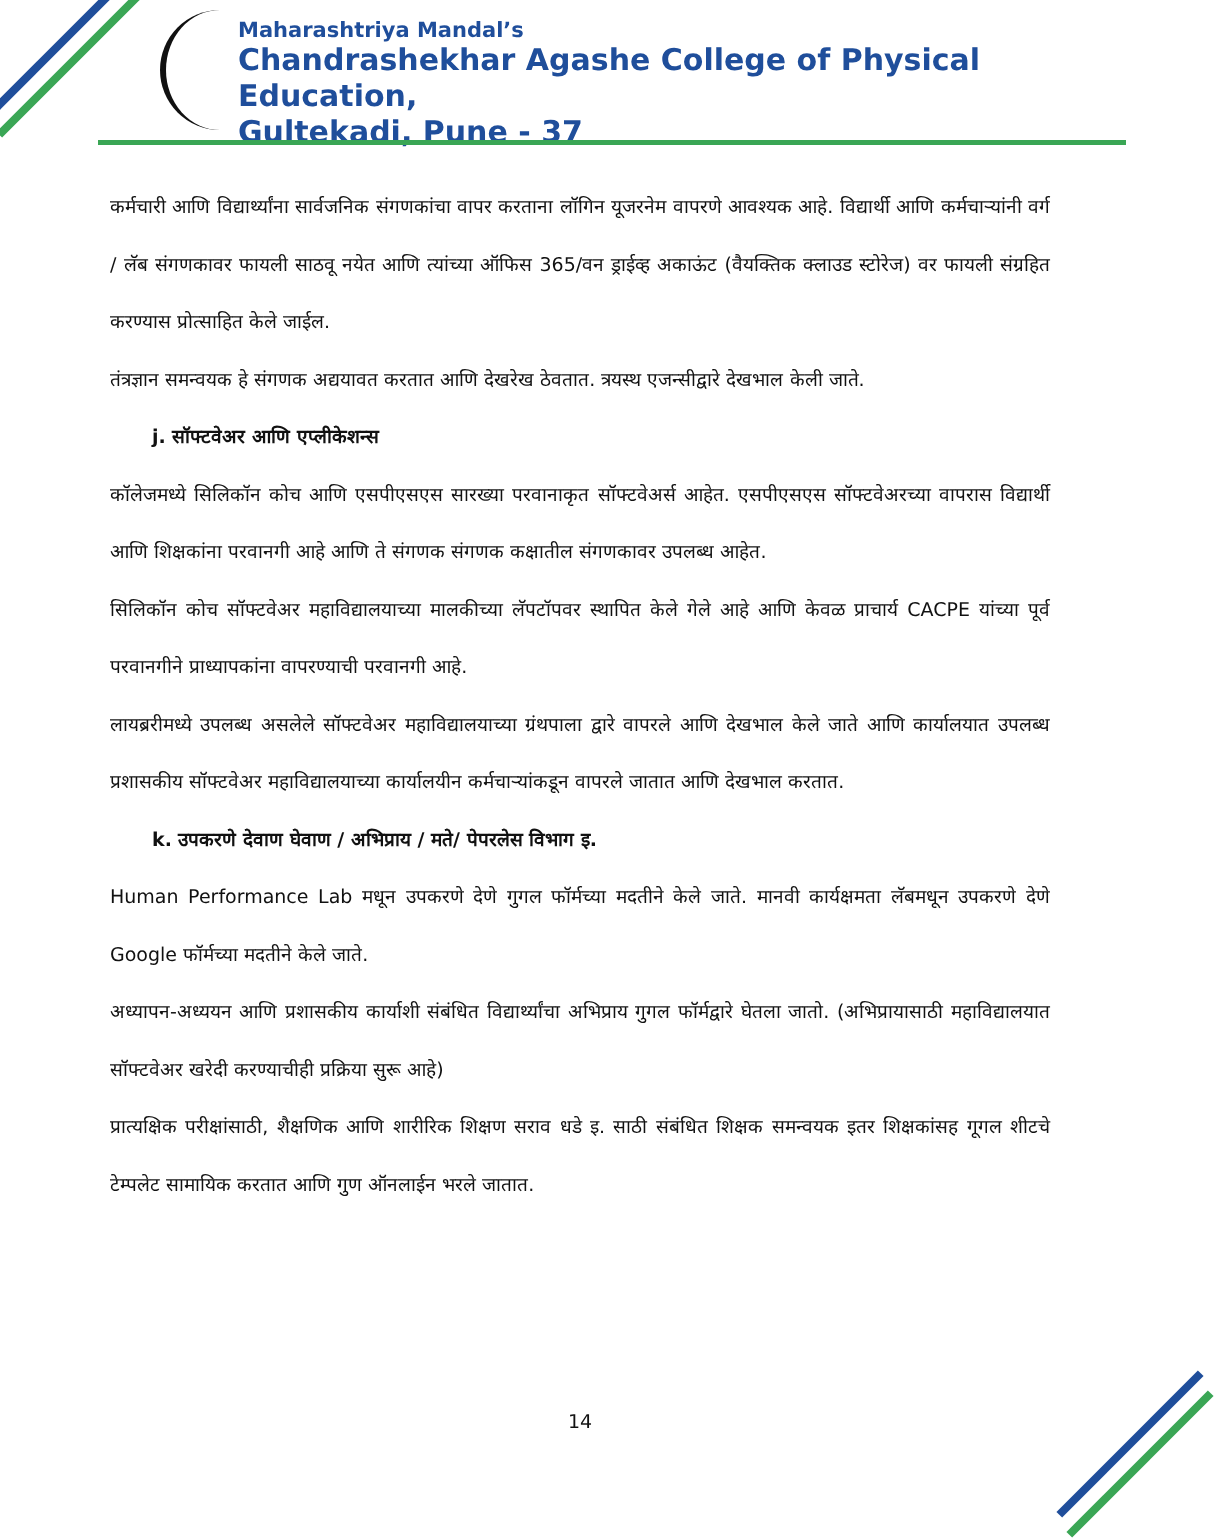Maharashtriya Mandal’s
Chandrashekhar Agashe College of Physical Education,
Gultekadi, Pune - 37
कर्मचारी आणि विद्यार्थ्यांना सार्वजनिक संगणकांचा वापर करताना लॉगिन यूजरनेम वापरणे आवश्यक आहे. विद्यार्थी आणि कर्मचाऱ्यांनी वर्ग / लॅब संगणकावर फायली साठवू नयेत आणि त्यांच्या ऑफिस 365/वन ड्राईव्ह अकाऊंट (वैयक्तिक क्लाउड स्टोरेज) वर फायली संग्रहित करण्यास प्रोत्साहित केले जाईल.
तंत्रज्ञान समन्वयक हे संगणक अद्ययावत करतात आणि देखरेख ठेवतात. त्रयस्थ एजन्सीद्वारे देखभाल केली जाते.
j. सॉफ्टवेअर आणि एप्लीकेशन्स
कॉलेजमध्ये सिलिकॉन कोच आणि एसपीएसएस सारख्या परवानाकृत सॉफ्टवेअर्स आहेत. एसपीएसएस सॉफ्टवेअरच्या वापरास विद्यार्थी आणि शिक्षकांना परवानगी आहे आणि ते संगणक संगणक कक्षातील संगणकावर उपलब्ध आहेत.
सिलिकॉन कोच सॉफ्टवेअर महाविद्यालयाच्या मालकीच्या लॅपटॉपवर स्थापित केले गेले आहे आणि केवळ प्राचार्य CACPE यांच्या पूर्व परवानगीने प्राध्यापकांना वापरण्याची परवानगी आहे.
लायब्ररीमध्ये उपलब्ध असलेले सॉफ्टवेअर महाविद्यालयाच्या ग्रंथपाला द्वारे वापरले आणि देखभाल केले जाते आणि कार्यालयात उपलब्ध प्रशासकीय सॉफ्टवेअर महाविद्यालयाच्या कार्यालयीन कर्मचाऱ्यांकडून वापरले जातात आणि देखभाल करतात.
k. उपकरणे देवाण घेवाण / अभिप्राय / मते/ पेपरलेस विभाग इ.
Human Performance Lab मधून उपकरणे देणे गुगल फॉर्मच्या मदतीने केले जाते. मानवी कार्यक्षमता लॅबमधून उपकरणे देणे Google फॉर्मच्या मदतीने केले जाते.
अध्यापन-अध्ययन आणि प्रशासकीय कार्याशी संबंधित विद्यार्थ्यांचा अभिप्राय गुगल फॉर्मद्वारे घेतला जातो. (अभिप्रायासाठी महाविद्यालयात सॉफ्टवेअर खरेदी करण्याचीही प्रक्रिया सुरू आहे)
प्रात्यक्षिक परीक्षांसाठी, शैक्षणिक आणि शारीरिक शिक्षण सराव धडे इ. साठी संबंधित शिक्षक समन्वयक इतर शिक्षकांसह गूगल शीटचे टेम्पलेट सामायिक करतात आणि गुण ऑनलाईन भरले जातात.
14